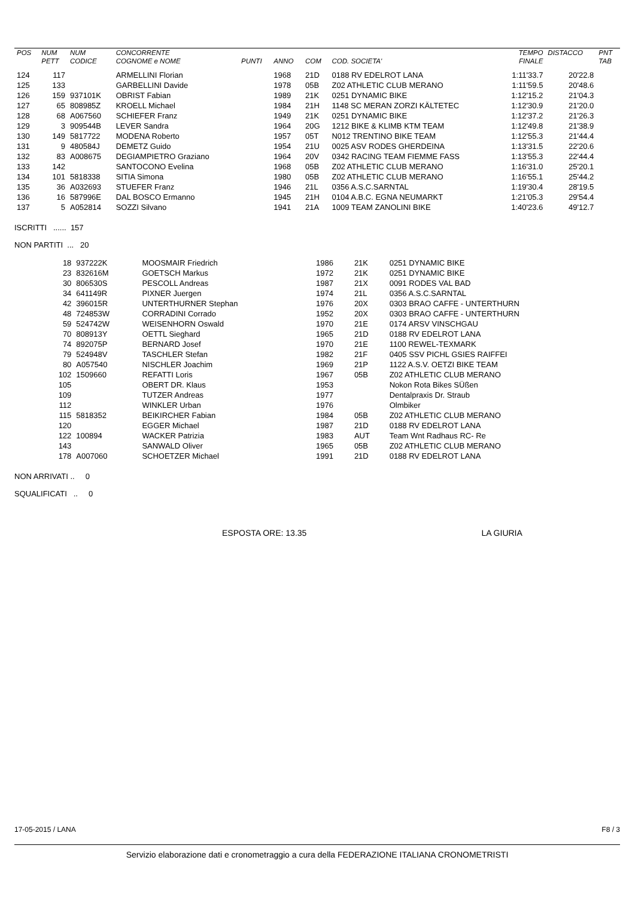| POS | NUM | NUM | CONCORRENTE | | | | | TEMPO | DISTACCO | PNT |
| --- | --- | --- | --- | --- | --- | --- | --- | --- | --- | --- |
| | PETT | CODICE | COGNOME e NOME | PUNTI | ANNO | COM | COD. SOCIETA' | FINALE | | TAB |
| 124 | 117 | | ARMELLINI Florian | | 1968 | 21D | 0188 RV EDELROT LANA | 1:11'33.7 | 20'22.8 | |
| 125 | 133 | | GARBELLINI Davide | | 1978 | 05B | Z02 ATHLETIC CLUB MERANO | 1:11'59.5 | 20'48.6 | |
| 126 | 159 | 937101K | OBRIST Fabian | | 1989 | 21K | 0251 DYNAMIC BIKE | 1:12'15.2 | 21'04.3 | |
| 127 | 65 | 808985Z | KROELL Michael | | 1984 | 21H | 1148 SC MERAN ZORZI KÄLTETEC | 1:12'30.9 | 21'20.0 | |
| 128 | 68 | A067560 | SCHIEFER Franz | | 1949 | 21K | 0251 DYNAMIC BIKE | 1:12'37.2 | 21'26.3 | |
| 129 | 3 | 909544B | LEVER Sandra | | 1964 | 20G | 1212 BIKE & KLIMB KTM TEAM | 1:12'49.8 | 21'38.9 | |
| 130 | 149 | 5817722 | MODENA Roberto | | 1957 | 05T | N012 TRENTINO BIKE TEAM | 1:12'55.3 | 21'44.4 | |
| 131 | 9 | 480584J | DEMETZ Guido | | 1954 | 21U | 0025 ASV RODES GHERDEINA | 1:13'31.5 | 22'20.6 | |
| 132 | 83 | A008675 | DEGIAMPIETRO Graziano | | 1964 | 20V | 0342 RACING TEAM FIEMME FASS | 1:13'55.3 | 22'44.4 | |
| 133 | 142 | | SANTOCONO Evelina | | 1968 | 05B | Z02 ATHLETIC CLUB MERANO | 1:16'31.0 | 25'20.1 | |
| 134 | 101 | 5818338 | SITIA Simona | | 1980 | 05B | Z02 ATHLETIC CLUB MERANO | 1:16'55.1 | 25'44.2 | |
| 135 | 36 | A032693 | STUEFER Franz | | 1946 | 21L | 0356 A.S.C.SARNTAL | 1:19'30.4 | 28'19.5 | |
| 136 | 16 | 587996E | DAL BOSCO Ermanno | | 1945 | 21H | 0104 A.B.C. EGNA NEUMARKT | 1:21'05.3 | 29'54.4 | |
| 137 | 5 | A052814 | SOZZI Silvano | | 1941 | 21A | 1009 TEAM ZANOLINI BIKE | 1:40'23.6 | 49'12.7 | |
ISCRITTI ...... 157
NON PARTITI ... 20
| | 18 | 937222K | MOOSMAIR Friedrich | 1986 | 21K | 0251 DYNAMIC BIKE |
| | 23 | 832616M | GOETSCH Markus | 1972 | 21K | 0251 DYNAMIC BIKE |
| | 30 | 806530S | PESCOLL Andreas | 1987 | 21X | 0091 RODES VAL BAD |
| | 34 | 641149R | PIXNER Juergen | 1974 | 21L | 0356 A.S.C.SARNTAL |
| | 42 | 396015R | UNTERTHURNER Stephan | 1976 | 20X | 0303 BRAO CAFFE - UNTERTHURN |
| | 48 | 724853W | CORRADINI Corrado | 1952 | 20X | 0303 BRAO CAFFE - UNTERTHURN |
| | 59 | 524742W | WEISENHORN Oswald | 1970 | 21E | 0174 ARSV VINSCHGAU |
| | 70 | 808913Y | OETTL Sieghard | 1965 | 21D | 0188 RV EDELROT LANA |
| | 74 | 892075P | BERNARD Josef | 1970 | 21E | 1100 REWEL-TEXMARK |
| | 79 | 524948V | TASCHLER Stefan | 1982 | 21F | 0405 SSV PICHL GSIES RAIFFEI |
| | 80 | A057540 | NISCHLER Joachim | 1969 | 21P | 1122 A.S.V. OETZI BIKE TEAM |
| | 102 | 1509660 | REFATTI Loris | 1967 | 05B | Z02 ATHLETIC CLUB MERANO |
| | 105 | | OBERT DR. Klaus | 1953 | | Nokon Rota Bikes SÜßen |
| | 109 | | TUTZER Andreas | 1977 | | Dentalpraxis Dr. Straub |
| | 112 | | WINKLER Urban | 1976 | | Olmbiker |
| | 115 | 5818352 | BEIKIRCHER Fabian | 1984 | 05B | Z02 ATHLETIC CLUB MERANO |
| | 120 | | EGGER Michael | 1987 | 21D | 0188 RV EDELROT LANA |
| | 122 | 100894 | WACKER Patrizia | 1983 | AUT | Team Wnt Radhaus RC- Re |
| | 143 | | SANWALD Oliver | 1965 | 05B | Z02 ATHLETIC CLUB MERANO |
| | 178 | A007060 | SCHOETZER Michael | 1991 | 21D | 0188 RV EDELROT LANA |
NON ARRIVATI .. 0
SQUALIFICATI .. 0
ESPOSTA ORE: 13.35 LA GIURIA
17-05-2015 / LANA F8 / 3
Servizio elaborazione dati e cronometraggio a cura della FEDERAZIONE ITALIANA CRONOMETRISTI